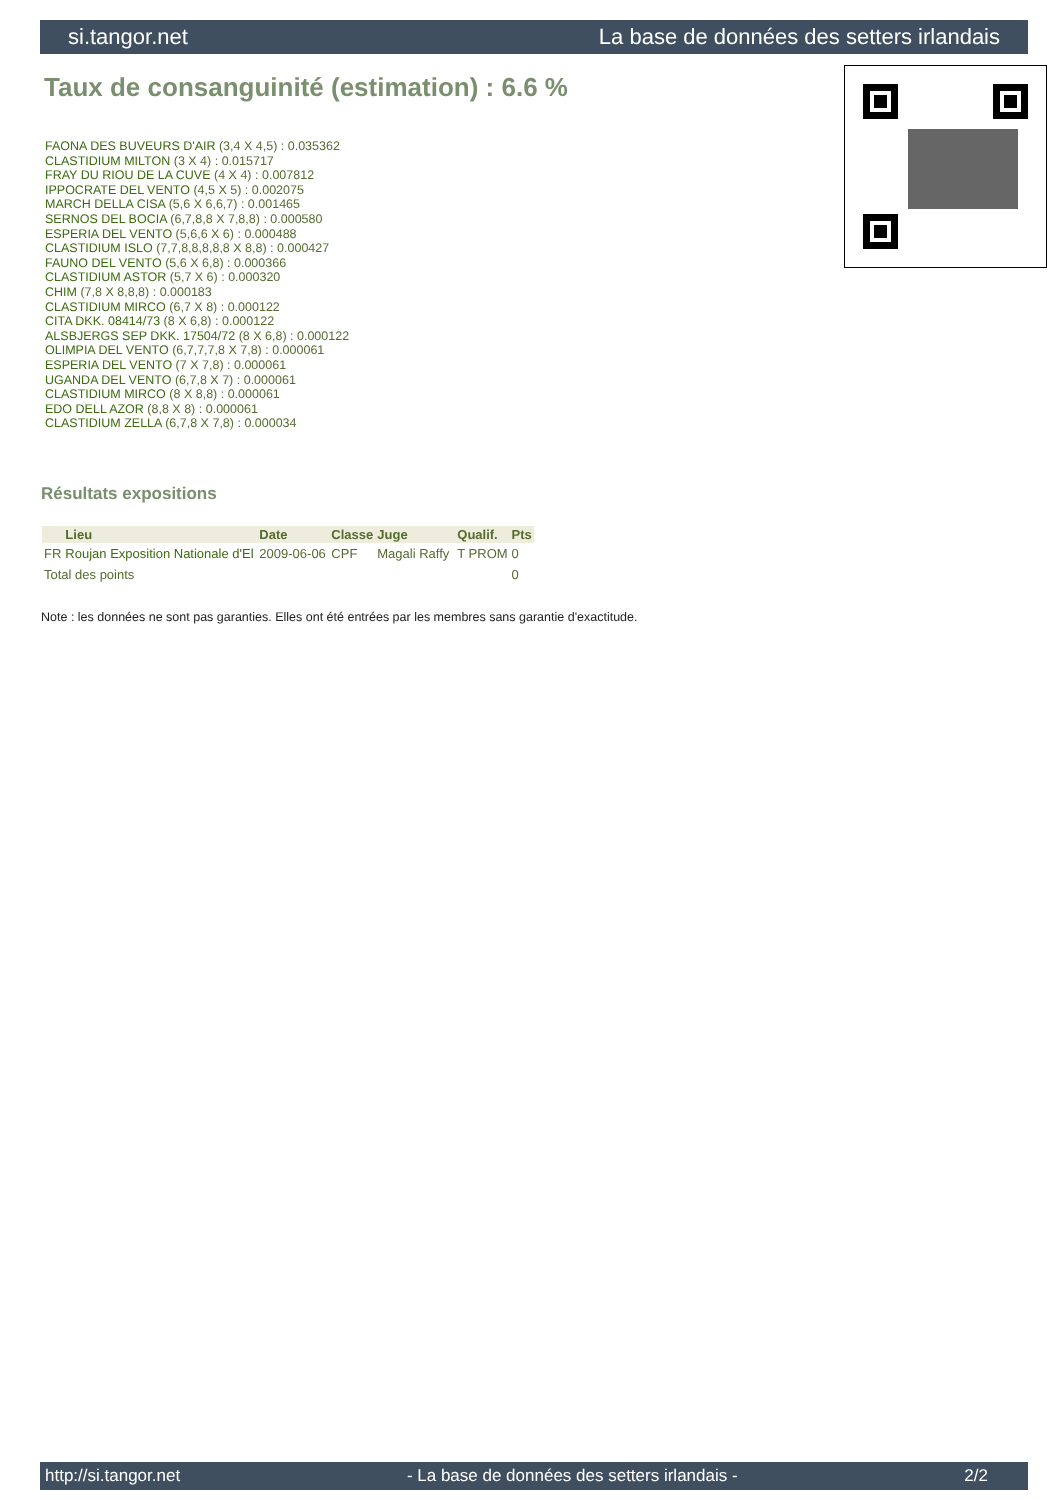si.tangor.net La base de données des setters irlandais
Taux de consanguinité (estimation) : 6.6 %
FAONA DES BUVEURS D'AIR (3,4 X 4,5) : 0.035362
CLASTIDIUM MILTON (3 X 4) : 0.015717
FRAY DU RIOU DE LA CUVE (4 X 4) : 0.007812
IPPOCRATE DEL VENTO (4,5 X 5) : 0.002075
MARCH DELLA CISA (5,6 X 6,6,7) : 0.001465
SERNOS DEL BOCIA (6,7,8,8 X 7,8,8) : 0.000580
ESPERIA DEL VENTO (5,6,6 X 6) : 0.000488
CLASTIDIUM ISLO (7,7,8,8,8,8,8 X 8,8) : 0.000427
FAUNO DEL VENTO (5,6 X 6,8) : 0.000366
CLASTIDIUM ASTOR (5,7 X 6) : 0.000320
CHIM (7,8 X 8,8,8) : 0.000183
CLASTIDIUM MIRCO (6,7 X 8) : 0.000122
CITA DKK. 08414/73 (8 X 6,8) : 0.000122
ALSBJERGS SEP DKK. 17504/72 (8 X 6,8) : 0.000122
OLIMPIA DEL VENTO (6,7,7,7,8 X 7,8) : 0.000061
ESPERIA DEL VENTO (7 X 7,8) : 0.000061
UGANDA DEL VENTO (6,7,8 X 7) : 0.000061
CLASTIDIUM MIRCO (8 X 8,8) : 0.000061
EDO DELL AZOR (8,8 X 8) : 0.000061
CLASTIDIUM ZELLA (6,7,8 X 7,8) : 0.000034
Résultats expositions
| | Lieu | Date | Classe | Juge | Qualif. | Pts |
| --- | --- | --- | --- | --- | --- | --- |
| FR | Roujan Exposition Nationale d'El | 2009-06-06 | CPF | Magali Raffy | T PROM | 0 |
| Total des points | | | | | | 0 |
Note : les données ne sont pas garanties. Elles ont été entrées par les membres sans garantie d'exactitude.
http://si.tangor.net - La base de données des setters irlandais - 2/2